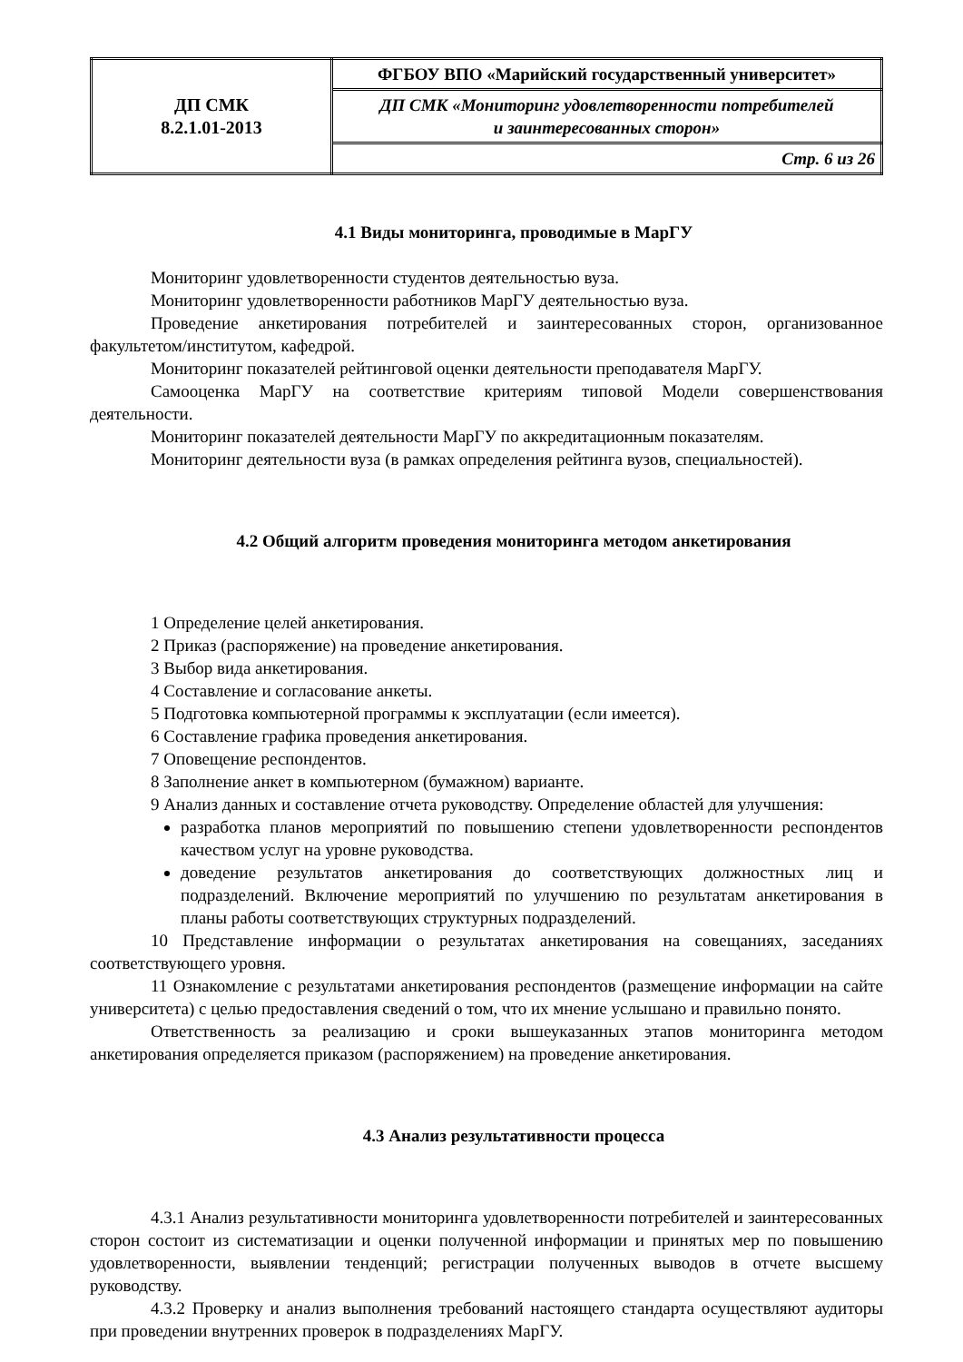| ДП СМК 8.2.1.01-2013 | ФГБОУ ВПО «Марийский государственный университет» |
| | ДП СМК «Мониторинг удовлетворенности потребителей и заинтересованных сторон» |
| | Стр. 6 из 26 |
4.1 Виды мониторинга, проводимые в МарГУ
Мониторинг удовлетворенности студентов деятельностью вуза.
Мониторинг удовлетворенности работников МарГУ деятельностью вуза.
Проведение анкетирования потребителей и заинтересованных сторон, организованное факультетом/институтом, кафедрой.
Мониторинг показателей рейтинговой оценки деятельности преподавателя МарГУ.
Самооценка МарГУ на соответствие критериям типовой Модели совершенствования деятельности.
Мониторинг показателей деятельности МарГУ по аккредитационным показателям.
Мониторинг деятельности вуза (в рамках определения рейтинга вузов, специальностей).
4.2 Общий алгоритм проведения мониторинга методом анкетирования
1 Определение целей анкетирования.
2 Приказ (распоряжение) на проведение анкетирования.
3 Выбор вида анкетирования.
4 Составление и согласование анкеты.
5 Подготовка компьютерной программы к эксплуатации (если имеется).
6 Составление графика проведения анкетирования.
7 Оповещение респондентов.
8 Заполнение анкет в компьютерном (бумажном) варианте.
9 Анализ данных и составление отчета руководству. Определение областей для улучшения:
разработка планов мероприятий по повышению степени удовлетворенности респондентов качеством услуг на уровне руководства.
доведение результатов анкетирования до соответствующих должностных лиц и подразделений. Включение мероприятий по улучшению по результатам анкетирования в планы работы соответствующих структурных подразделений.
10 Представление информации о результатах анкетирования на совещаниях, заседаниях соответствующего уровня.
11 Ознакомление с результатами анкетирования респондентов (размещение информации на сайте университета) с целью предоставления сведений о том, что их мнение услышано и правильно понято.
Ответственность за реализацию и сроки вышеуказанных этапов мониторинга методом анкетирования определяется приказом (распоряжением) на проведение анкетирования.
4.3 Анализ результативности процесса
4.3.1 Анализ результативности мониторинга удовлетворенности потребителей и заинтересованных сторон состоит из систематизации и оценки полученной информации и принятых мер по повышению удовлетворенности, выявлении тенденций; регистрации полученных выводов в отчете высшему руководству.
4.3.2 Проверку и анализ выполнения требований настоящего стандарта осуществляют аудиторы при проведении внутренних проверок в подразделениях МарГУ.